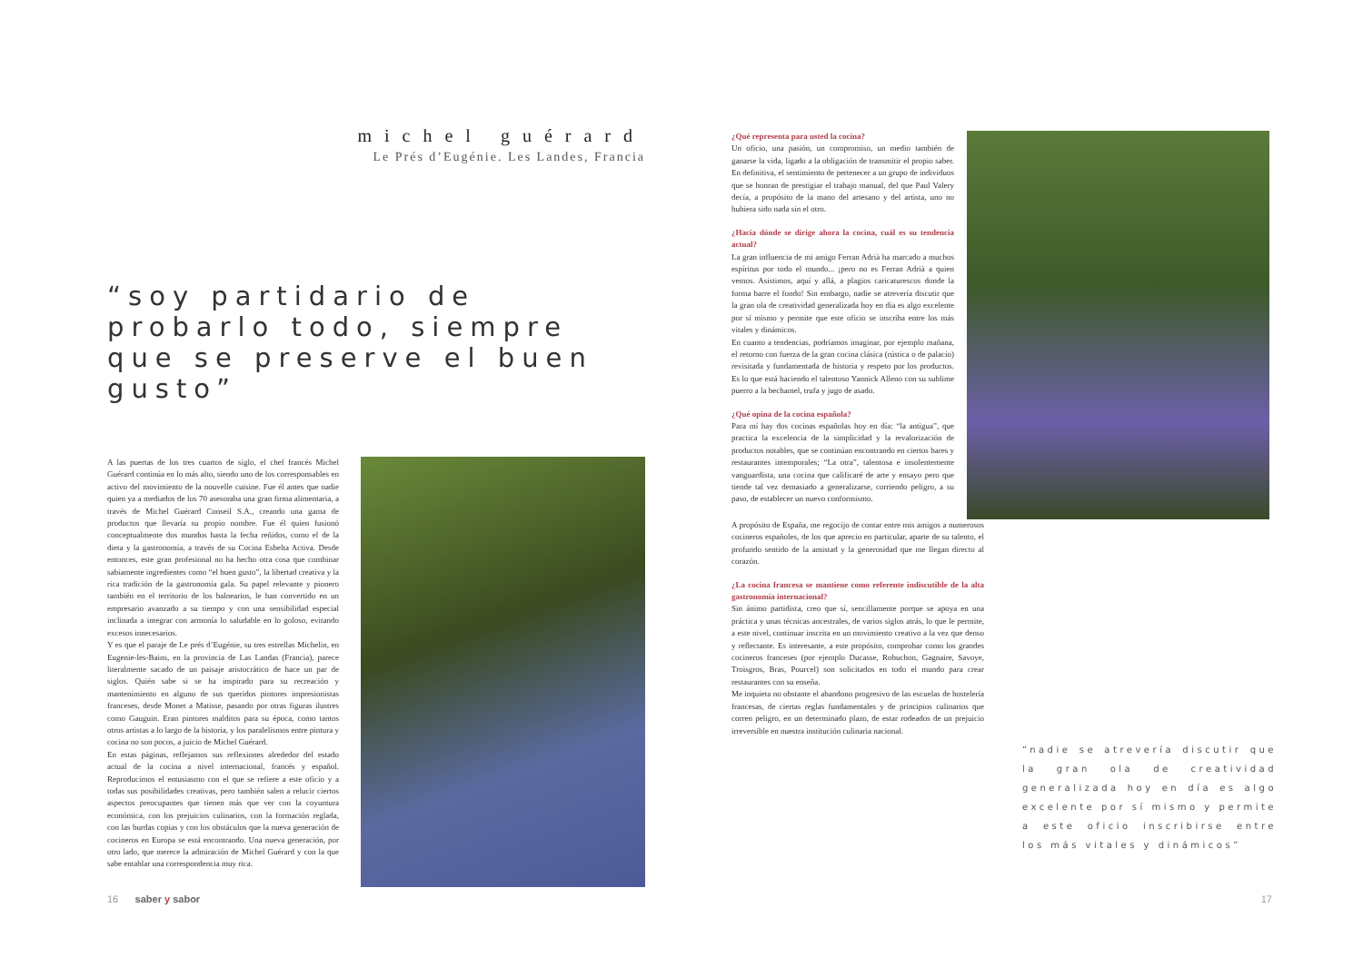michel guérard
Le Prés d’Eugénie. Les Landes, Francia
“soy partidario de probarlo todo, siempre que se preserve el buen gusto”
A las puertas de los tres cuartos de siglo, el chef francés Michel Guérard continúa en lo más alto, siendo uno de los corresponsables en activo del movimiento de la nouvelle cuisine. Fue él antes que nadie quien ya a mediados de los 70 asesoraba una gran firma alimentaria, a través de Michel Guérard Conseil S.A., creando una gama de productos que llevaría su propio nombre. Fue él quien fusionó conceptualmente dos mundos hasta la fecha reñidos, como el de la dieta y la gastronomía, a través de su Cocina Esbelta Activa. Desde entonces, este gran profesional no ha hecho otra cosa que combinar sabiamente ingredientes como “el buen gusto”, la libertad creativa y la rica tradición de la gastronomía gala. Su papel relevante y pionero también en el territorio de los balnearios, le han convertido en un empresario avanzado a su tiempo y con una sensibilidad especial inclinada a integrar con armonía lo saludable en lo goloso, evitando excesos innecesarios.
Y es que el paraje de Le prés d’Eugénie, su tres estrellas Michelin, en Eugenie-les-Bains, en la provincia de Las Landas (Francia), parece literalmente sacado de un paisaje aristocrático de hace un par de siglos. Quién sabe si se ha inspirado para su recreación y mantenimiento en alguno de sus queridos pintores impresionistas franceses, desde Monet a Matisse, pasando por otras figuras ilustres como Gauguin. Eran pintores malditos para su época, como tantos otros artistas a lo largo de la historia, y los paralelismos entre pintura y cocina no son pocos, a juicio de Michel Guérard.
En estas páginas, reflejamos sus reflexiones alrededor del estado actual de la cocina a nivel internacional, francés y español. Reproducimos el entusiasmo con el que se refiere a este oficio y a todas sus posibilidades creativas, pero también salen a relucir ciertos aspectos preocupantes que tienen más que ver con la coyuntura económica, con los prejuicios culinarios, con la formación reglada, con las burdas copias y con los obstáculos que la nueva generación de cocineros en Europa se está encontrando. Una nueva generación, por otro lado, que merece la admiración de Michel Guérard y con la que sabe entablar una correspondencia muy rica.
16 saber y sabor
¿Qué representa para usted la cocina?
Un oficio, una pasión, un compromiso, un medio también de ganarse la vida, ligado a la obligación de transmitir el propio saber. En definitiva, el sentimiento de pertenecer a un grupo de individuos que se honran de prestigiar el trabajo manual, del que Paul Valery decía, a propósito de la mano del artesano y del artista, uno no hubiera sido nada sin el otro.
¿Hacia dónde se dirige ahora la cocina, cuál es su tendencia actual?
La gran influencia de mi amigo Ferran Adrià ha marcado a muchos espíritus por todo el mundo... ¡pero no es Ferran Adrià a quien vemos. Asistimos, aquí y allá, a plagios caricaturescos donde la forma barre el fondo! Sin embargo, nadie se atrevería discutir que la gran ola de creatividad generalizada hoy en día es algo excelente por sí mismo y permite que este oficio se inscriba entre los más vitales y dinámicos.
En cuanto a tendencias, podríamos imaginar, por ejemplo mañana, el retorno con fuerza de la gran cocina clásica (rústica o de palacio) revisitada y fundamentada de historia y respeto por los productos. Es lo que está haciendo el talentoso Yannick Alleno con su sublime puerro a la bechamel, trufa y jugo de asado.
¿Qué opina de la cocina española?
Para mí hay dos cocinas españolas hoy en día: “la antigua”, que practica la excelencia de la simplicidad y la revalorización de productos notables, que se continúan encontrando en ciertos bares y restaurantes intemporales; “La otra”, talentosa e insolentemente vanguardista, una cocina que calificaré de arte y ensayo pero que tiende tal vez demasiado a generalizarse, corriendo peligro, a su paso, de establecer un nuevo conformismo.
A propósito de España, me regocijo de contar entre mis amigos a numerosos cocineros españoles, de los que aprecio en particular, aparte de su talento, el profundo sentido de la amistad y la generosidad que me llegan directo al corazón.
¿La cocina francesa se mantiene como referente indiscutible de la alta gastronomía internacional?
Sin ánimo partidista, creo que sí, sencillamente porque se apoya en una práctica y unas técnicas ancestrales, de varios siglos atrás, lo que le permite, a este nivel, continuar inscrita en un movimiento creativo a la vez que denso y reflectante. Es interesante, a este propósito, comprobar como los grandes cocineros franceses (por ejemplo Ducasse, Robuchon, Gagnaire, Savoye, Troisgros, Bras, Pourcel) son solicitados en todo el mundo para crear restaurantes con su enseña.
Me inquieta no obstante el abandono progresivo de las escuelas de hostelería francesas, de ciertas reglas fundamentales y de principios culinarios que corren peligro, en un determinado plazo, de estar rodeados de un prejuicio irreversible en nuestra institución culinaria nacional.
“nadie se atrevería discutir que la gran ola de creatividad generalizada hoy en día es algo excelente por sí mismo y permite a este oficio inscribirse entre los más vitales y dinámicos”
17